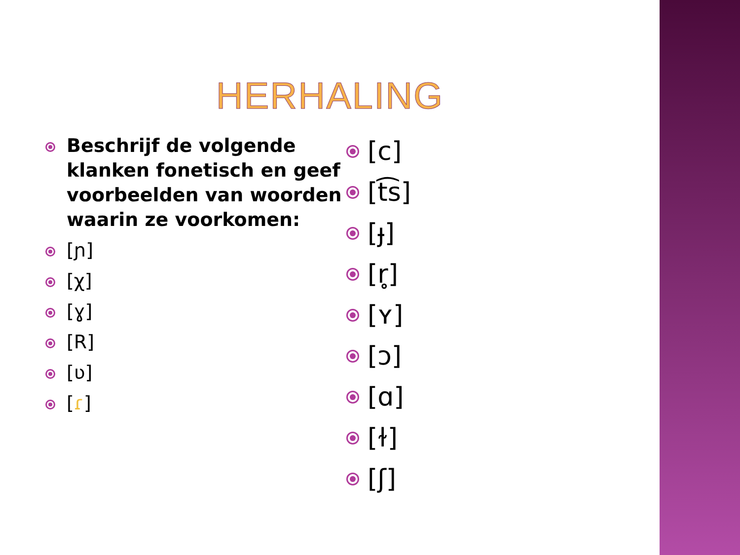HERHALING
Beschrijf de volgende klanken fonetisch en geef voorbeelden van woorden waarin ze voorkomen:
[ɲ]
[χ]
[ɣ]
[R]
[ʋ]
[ɾ]
[c]
[t͡s]
[ɟ]
[r̥]
[ʏ]
[ɔ]
[ɑ]
[ɫ]
[ʃ]